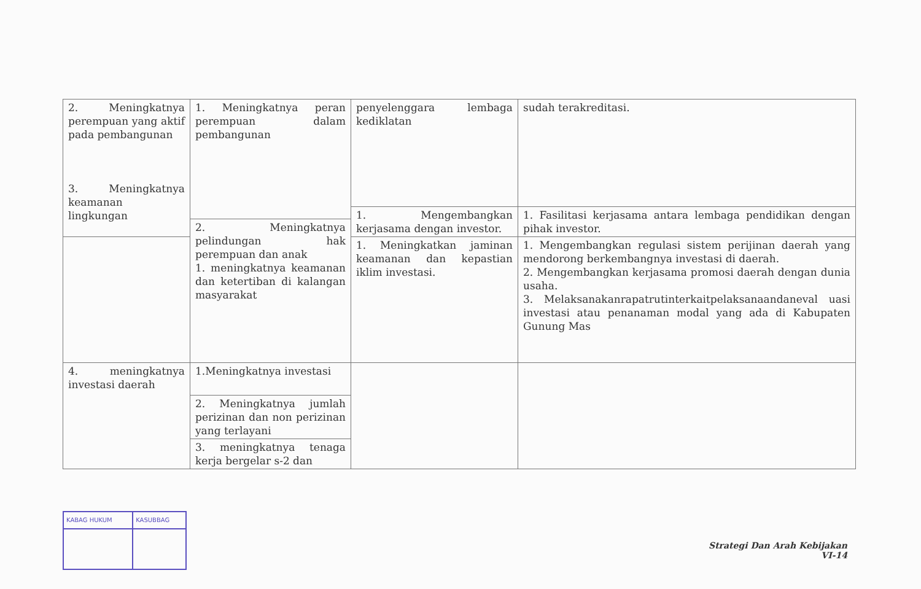| 2. Meningkatnya perempuan yang aktif pada pembangunan 3. Meningkatnya keamanan lingkungan | 1. Meningkatnya peran perempuan dalam pembangunan | penyelenggara lembaga kediklatan | sudah terakreditasi. |
| | | 1. Mengembangkan kerjasama dengan investor. | 1. Fasilitasi kerjasama antara lembaga pendidikan dengan pihak investor. |
| | 2. Meningkatnya pelindungan hak perempuan dan anak 1. meningkatnya keamanan dan ketertiban di kalangan masyarakat | | |
| | | 1. Meningkatkan jaminan keamanan dan kepastian iklim investasi. | 1. Mengembangkan regulasi sistem perijinan daerah yang mendorong berkembangnya investasi di daerah. 2. Mengembangkan kerjasama promosi daerah dengan dunia usaha. 3. Melaksanakanrapatrutinterkaitpelaksanaandaneval uasi investasi atau penanaman modal yang ada di Kabupaten Gunung Mas |
| 4. meningkatnya investasi daerah | 1.Meningkatnya investasi | | |
| | 2. Meningkatnya jumlah perizinan dan non perizinan yang terlayani | | |
| | 3. meningkatnya tenaga kerja bergelar s-2 dan | | |
| KABAG HUKUM | KASUBBAG |
Strategi Dan Arah Kebijakan
VI-14